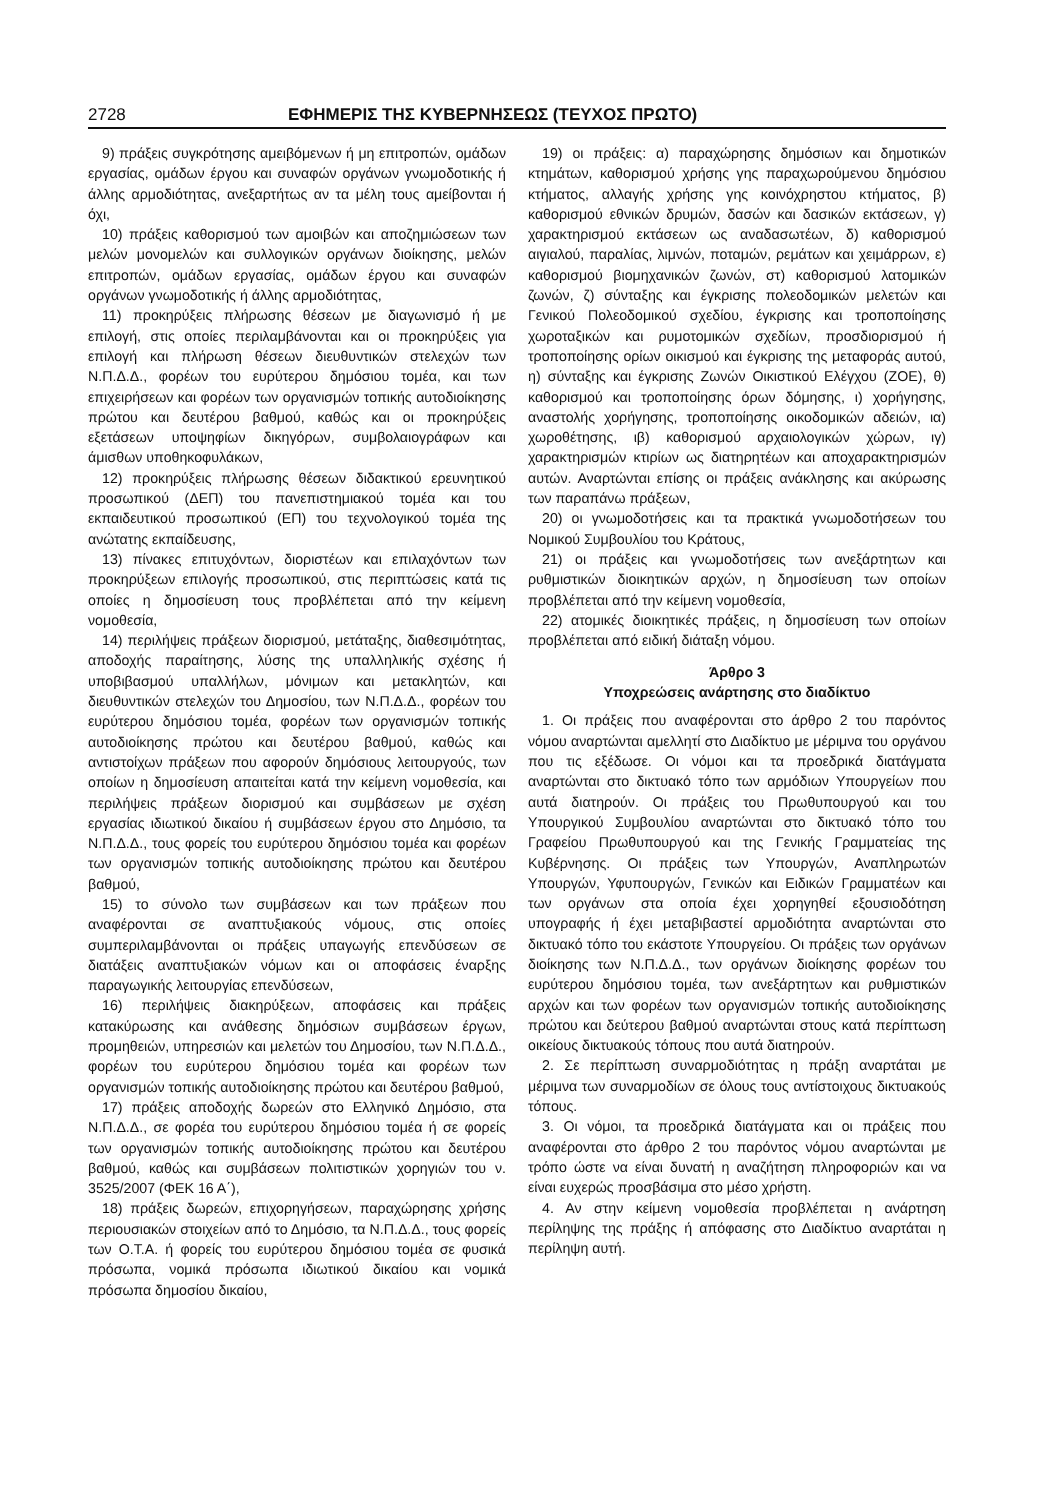2728 ΕΦΗΜΕΡΙΣ ΤΗΣ ΚΥΒΕΡΝΗΣΕΩΣ (ΤΕΥΧΟΣ ΠΡΩΤΟ)
9) πράξεις συγκρότησης αμειβόμενων ή μη επιτροπών, ομάδων εργασίας, ομάδων έργου και συναφών οργάνων γνωμοδοτικής ή άλλης αρμοδιότητας, ανεξαρτήτως αν τα μέλη τους αμείβονται ή όχι,
10) πράξεις καθορισμού των αμοιβών και αποζημιώσεων των μελών μονομελών και συλλογικών οργάνων διοίκησης, μελών επιτροπών, ομάδων εργασίας, ομάδων έργου και συναφών οργάνων γνωμοδοτικής ή άλλης αρμοδιότητας,
11) προκηρύξεις πλήρωσης θέσεων με διαγωνισμό ή με επιλογή, στις οποίες περιλαμβάνονται και οι προκηρύξεις για επιλογή και πλήρωση θέσεων διευθυντικών στελεχών των Ν.Π.Δ.Δ., φορέων του ευρύτερου δημόσιου τομέα, και των επιχειρήσεων και φορέων των οργανισμών τοπικής αυτοδιοίκησης πρώτου και δευτέρου βαθμού, καθώς και οι προκηρύξεις εξετάσεων υποψηφίων δικηγόρων, συμβολαιογράφων και άμισθων υποθηκοφυλάκων,
12) προκηρύξεις πλήρωσης θέσεων διδακτικού ερευνητικού προσωπικού (ΔΕΠ) του πανεπιστημιακού τομέα και του εκπαιδευτικού προσωπικού (ΕΠ) του τεχνολογικού τομέα της ανώτατης εκπαίδευσης,
13) πίνακες επιτυχόντων, διοριστέων και επιλαχόντων των προκηρύξεων επιλογής προσωπικού, στις περιπτώσεις κατά τις οποίες η δημοσίευση τους προβλέπεται από την κείμενη νομοθεσία,
14) περιλήψεις πράξεων διορισμού, μετάταξης, διαθεσιμότητας, αποδοχής παραίτησης, λύσης της υπαλληλικής σχέσης ή υποβιβασμού υπαλλήλων, μόνιμων και μετακλητών, και διευθυντικών στελεχών του Δημοσίου, των Ν.Π.Δ.Δ., φορέων του ευρύτερου δημόσιου τομέα, φορέων των οργανισμών τοπικής αυτοδιοίκησης πρώτου και δευτέρου βαθμού, καθώς και αντιστοίχων πράξεων που αφορούν δημόσιους λειτουργούς, των οποίων η δημοσίευση απαιτείται κατά την κείμενη νομοθεσία, και περιλήψεις πράξεων διορισμού και συμβάσεων με σχέση εργασίας ιδιωτικού δικαίου ή συμβάσεων έργου στο Δημόσιο, τα Ν.Π.Δ.Δ., τους φορείς του ευρύτερου δημόσιου τομέα και φορέων των οργανισμών τοπικής αυτοδιοίκησης πρώτου και δευτέρου βαθμού,
15) το σύνολο των συμβάσεων και των πράξεων που αναφέρονται σε αναπτυξιακούς νόμους, στις οποίες συμπεριλαμβάνονται οι πράξεις υπαγωγής επενδύσεων σε διατάξεις αναπτυξιακών νόμων και οι αποφάσεις έναρξης παραγωγικής λειτουργίας επενδύσεων,
16) περιλήψεις διακηρύξεων, αποφάσεις και πράξεις κατακύρωσης και ανάθεσης δημόσιων συμβάσεων έργων, προμηθειών, υπηρεσιών και μελετών του Δημοσίου, των Ν.Π.Δ.Δ., φορέων του ευρύτερου δημόσιου τομέα και φορέων των οργανισμών τοπικής αυτοδιοίκησης πρώτου και δευτέρου βαθμού,
17) πράξεις αποδοχής δωρεών στο Ελληνικό Δημόσιο, στα Ν.Π.Δ.Δ., σε φορέα του ευρύτερου δημόσιου τομέα ή σε φορείς των οργανισμών τοπικής αυτοδιοίκησης πρώτου και δευτέρου βαθμού, καθώς και συμβάσεων πολιτιστικών χορηγιών του ν. 3525/2007 (ΦΕΚ 16 Α΄),
18) πράξεις δωρεών, επιχορηγήσεων, παραχώρησης χρήσης περιουσιακών στοιχείων από το Δημόσιο, τα Ν.Π.Δ.Δ., τους φορείς των Ο.Τ.Α. ή φορείς του ευρύτερου δημόσιου τομέα σε φυσικά πρόσωπα, νομικά πρόσωπα ιδιωτικού δικαίου και νομικά πρόσωπα δημοσίου δικαίου,
19) οι πράξεις: α) παραχώρησης δημόσιων και δημοτικών κτημάτων, καθορισμού χρήσης γης παραχωρούμενου δημόσιου κτήματος, αλλαγής χρήσης γης κοινόχρηστου κτήματος, β) καθορισμού εθνικών δρυμών, δασών και δασικών εκτάσεων, γ) χαρακτηρισμού εκτάσεων ως αναδασωτέων, δ) καθορισμού αιγιαλού, παραλίας, λιμνών, ποταμών, ρεμάτων και χειμάρρων, ε) καθορισμού βιομηχανικών ζωνών, στ) καθορισμού λατομικών ζωνών, ζ) σύνταξης και έγκρισης πολεοδομικών μελετών και Γενικού Πολεοδομικού σχεδίου, έγκρισης και τροποποίησης χωροταξικών και ρυμοτομικών σχεδίων, προσδιορισμού ή τροποποίησης ορίων οικισμού και έγκρισης της μεταφοράς αυτού, η) σύνταξης και έγκρισης Ζωνών Οικιστικού Ελέγχου (ΖΟΕ), θ) καθορισμού και τροποποίησης όρων δόμησης, ι) χορήγησης, αναστολής χορήγησης, τροποποίησης οικοδομικών αδειών, ια) χωροθέτησης, ιβ) καθορισμού αρχαιολογικών χώρων, ιγ) χαρακτηρισμών κτιρίων ως διατηρητέων και αποχαρακτηρισμών αυτών. Αναρτώνται επίσης οι πράξεις ανάκλησης και ακύρωσης των παραπάνω πράξεων,
20) οι γνωμοδοτήσεις και τα πρακτικά γνωμοδοτήσεων του Νομικού Συμβουλίου του Κράτους,
21) οι πράξεις και γνωμοδοτήσεις των ανεξάρτητων και ρυθμιστικών διοικητικών αρχών, η δημοσίευση των οποίων προβλέπεται από την κείμενη νομοθεσία,
22) ατομικές διοικητικές πράξεις, η δημοσίευση των οποίων προβλέπεται από ειδική διάταξη νόμου.
Άρθρο 3
Υποχρεώσεις ανάρτησης στο διαδίκτυο
1. Οι πράξεις που αναφέρονται στο άρθρο 2 του παρόντος νόμου αναρτώνται αμελλητί στο Διαδίκτυο με μέριμνα του οργάνου που τις εξέδωσε. Οι νόμοι και τα προεδρικά διατάγματα αναρτώνται στο δικτυακό τόπο των αρμόδιων Υπουργείων που αυτά διατηρούν. Οι πράξεις του Πρωθυπουργού και του Υπουργικού Συμβουλίου αναρτώνται στο δικτυακό τόπο του Γραφείου Πρωθυπουργού και της Γενικής Γραμματείας της Κυβέρνησης. Οι πράξεις των Υπουργών, Αναπληρωτών Υπουργών, Υφυπουργών, Γενικών και Ειδικών Γραμματέων και των οργάνων στα οποία έχει χορηγηθεί εξουσιοδότηση υπογραφής ή έχει μεταβιβαστεί αρμοδιότητα αναρτώνται στο δικτυακό τόπο του εκάστοτε Υπουργείου. Οι πράξεις των οργάνων διοίκησης των Ν.Π.Δ.Δ., των οργάνων διοίκησης φορέων του ευρύτερου δημόσιου τομέα, των ανεξάρτητων και ρυθμιστικών αρχών και των φορέων των οργανισμών τοπικής αυτοδιοίκησης πρώτου και δεύτερου βαθμού αναρτώνται στους κατά περίπτωση οικείους δικτυακούς τόπους που αυτά διατηρούν.
2. Σε περίπτωση συναρμοδιότητας η πράξη αναρτάται με μέριμνα των συναρμοδίων σε όλους τους αντίστοιχους δικτυακούς τόπους.
3. Οι νόμοι, τα προεδρικά διατάγματα και οι πράξεις που αναφέρονται στο άρθρο 2 του παρόντος νόμου αναρτώνται με τρόπο ώστε να είναι δυνατή η αναζήτηση πληροφοριών και να είναι ευχερώς προσβάσιμα στο μέσο χρήστη.
4. Αν στην κείμενη νομοθεσία προβλέπεται η ανάρτηση περίληψης της πράξης ή απόφασης στο Διαδίκτυο αναρτάται η περίληψη αυτή.